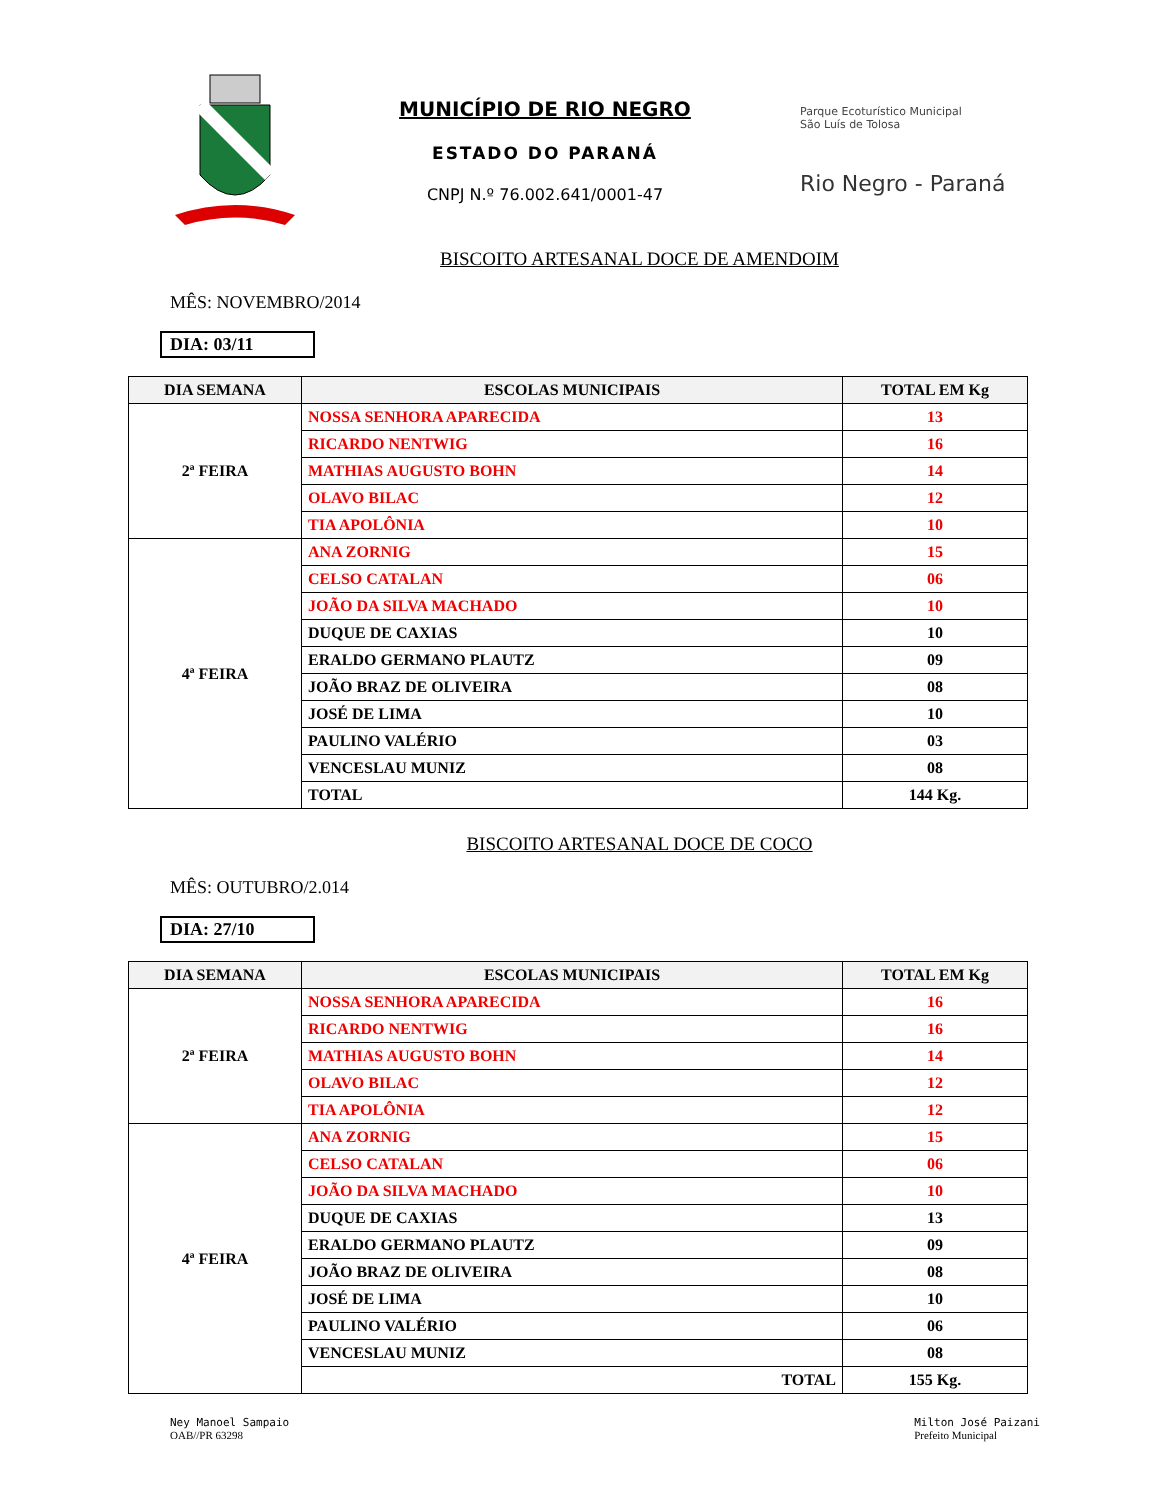MUNICÍPIO DE RIO NEGRO
ESTADO DO PARANÁ
CNPJ N.º 76.002.641/0001-47
Parque Ecoturístico Municipal
São Luís de Tolosa
Rio Negro - Paraná
BISCOITO ARTESANAL DOCE DE AMENDOIM
MÊS: NOVEMBRO/2014
DIA: 03/11
| DIA SEMANA | ESCOLAS MUNICIPAIS | TOTAL EM Kg |
| --- | --- | --- |
| 2ª FEIRA | NOSSA SENHORA APARECIDA | 13 |
| | RICARDO NENTWIG | 16 |
| | MATHIAS AUGUSTO BOHN | 14 |
| | OLAVO BILAC | 12 |
| | TIA APOLÔNIA | 10 |
| 4ª FEIRA | ANA ZORNIG | 15 |
| | CELSO CATALAN | 06 |
| | JOÃO DA SILVA MACHADO | 10 |
| | DUQUE DE CAXIAS | 10 |
| | ERALDO GERMANO PLAUTZ | 09 |
| | JOÃO BRAZ DE OLIVEIRA | 08 |
| | JOSÉ DE LIMA | 10 |
| | PAULINO VALÉRIO | 03 |
| | VENCESLAU MUNIZ | 08 |
| | TOTAL | 144 Kg. |
BISCOITO ARTESANAL DOCE DE COCO
MÊS: OUTUBRO/2.014
DIA: 27/10
| DIA SEMANA | ESCOLAS MUNICIPAIS | TOTAL EM Kg |
| --- | --- | --- |
| 2ª FEIRA | NOSSA SENHORA APARECIDA | 16 |
| | RICARDO NENTWIG | 16 |
| | MATHIAS AUGUSTO BOHN | 14 |
| | OLAVO BILAC | 12 |
| | TIA APOLÔNIA | 12 |
| 4ª FEIRA | ANA ZORNIG | 15 |
| | CELSO CATALAN | 06 |
| | JOÃO DA SILVA MACHADO | 10 |
| | DUQUE DE CAXIAS | 13 |
| | ERALDO GERMANO PLAUTZ | 09 |
| | JOÃO BRAZ DE OLIVEIRA | 08 |
| | JOSÉ DE LIMA | 10 |
| | PAULINO VALÉRIO | 06 |
| | VENCESLAU MUNIZ | 08 |
| | TOTAL | 155 Kg. |
Ney Manoel Sampaio
OAB//PR 63298
Milton José Paizani
Prefeito Municipal